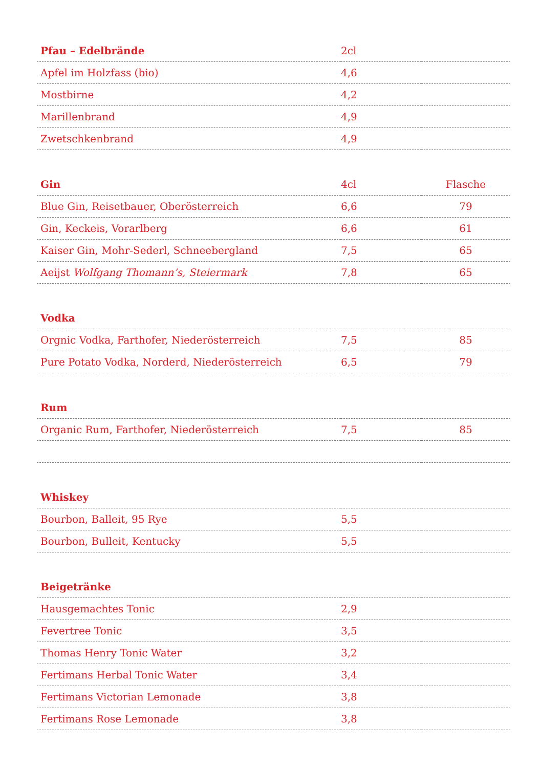| Pfau – Edelbrände | 2cl | |
| --- | --- | --- |
| Apfel im Holzfass (bio) | 4,6 | |
| Mostbirne | 4,2 | |
| Marillenbrand | 4,9 | |
| Zwetschkenbrand | 4,9 | |
| Gin | 4cl | Flasche |
| Blue Gin, Reisetbauer, Oberösterreich | 6,6 | 79 |
| Gin, Keckeis, Vorarlberg | 6,6 | 61 |
| Kaiser Gin, Mohr-Sederl, Schneebergland | 7,5 | 65 |
| Aeijst Wolfgang Thomann’s, Steiermark | 7,8 | 65 |
| Vodka | | |
| Orgnic Vodka, Farthofer, Niederösterreich | 7,5 | 85 |
| Pure Potato Vodka, Norderd, Niederösterreich | 6,5 | 79 |
| Rum | | |
| Organic Rum, Farthofer, Niederösterreich | 7,5 | 85 |
| Whiskey | | |
| Bourbon, Balleit, 95 Rye | 5,5 | |
| Bourbon, Bulleit, Kentucky | 5,5 | |
| Beigetränke | | |
| Hausgemachtes Tonic | 2,9 | |
| Fevertree Tonic | 3,5 | |
| Thomas Henry Tonic Water | 3,2 | |
| Fertimans Herbal Tonic Water | 3,4 | |
| Fertimans Victorian Lemonade | 3,8 | |
| Fertimans Rose Lemonade | 3,8 | |